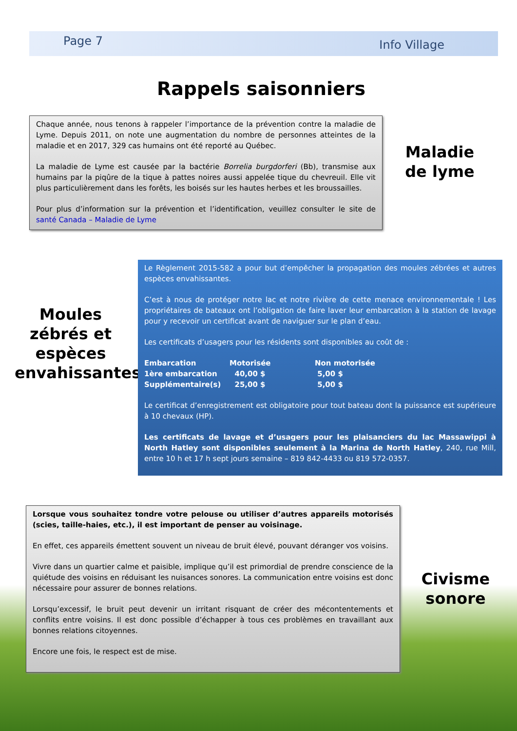Page 7 Info Village
Rappels saisonniers
Chaque année, nous tenons à rappeler l’importance de la prévention contre la maladie de Lyme. Depuis 2011, on note une augmentation du nombre de personnes atteintes de la maladie et en 2017, 329 cas humains ont été reporté au Québec.
La maladie de Lyme est causée par la bactérie Borrelia burgdorferi (Bb), transmise aux humains par la piqûre de la tique à pattes noires aussi appelée tique du chevreuil. Elle vit plus particulièrement dans les forêts, les boisés sur les hautes herbes et les broussailles.
Pour plus d’information sur la prévention et l’identification, veuillez consulter le site de santé Canada – Maladie de Lyme
Maladie de lyme
Moules zébrés et espèces envahissantes
Le Règlement 2015-582 a pour but d’empêcher la propagation des moules zébrées et autres espèces envahissantes.
C’est à nous de protéger notre lac et notre rivière de cette menace environnementale ! Les propriétaires de bateaux ont l’obligation de faire laver leur embarcation à la station de lavage pour y recevoir un certificat avant de naviguer sur le plan d’eau.
Les certificats d’usagers pour les résidents sont disponibles au coût de :
| Embarcation | Motorisée | Non motorisée |
| 1ère embarcation | 40,00 $ | 5,00 $ |
| Supplémentaire(s) | 25,00 $ | 5,00 $ |
Le certificat d’enregistrement est obligatoire pour tout bateau dont la puissance est supérieure à 10 chevaux (HP).
Les certificats de lavage et d’usagers pour les plaisanciers du lac Massawippi à North Hatley sont disponibles seulement à la Marina de North Hatley, 240, rue Mill, entre 10 h et 17 h sept jours semaine – 819 842-4433 ou 819 572-0357.
Lorsque vous souhaitez tondre votre pelouse ou utiliser d’autres appareils motorisés (scies, taille-haies, etc.), il est important de penser au voisinage.
En effet, ces appareils émettent souvent un niveau de bruit élevé, pouvant déranger vos voisins.
Vivre dans un quartier calme et paisible, implique qu’il est primordial de prendre conscience de la quiétude des voisins en réduisant les nuisances sonores. La communication entre voisins est donc nécessaire pour assurer de bonnes relations.
Lorsqu’excessif, le bruit peut devenir un irritant risquant de créer des mécontentements et conflits entre voisins. Il est donc possible d’échapper à tous ces problèmes en travaillant aux bonnes relations citoyennes.
Encore une fois, le respect est de mise.
Civisme sonore